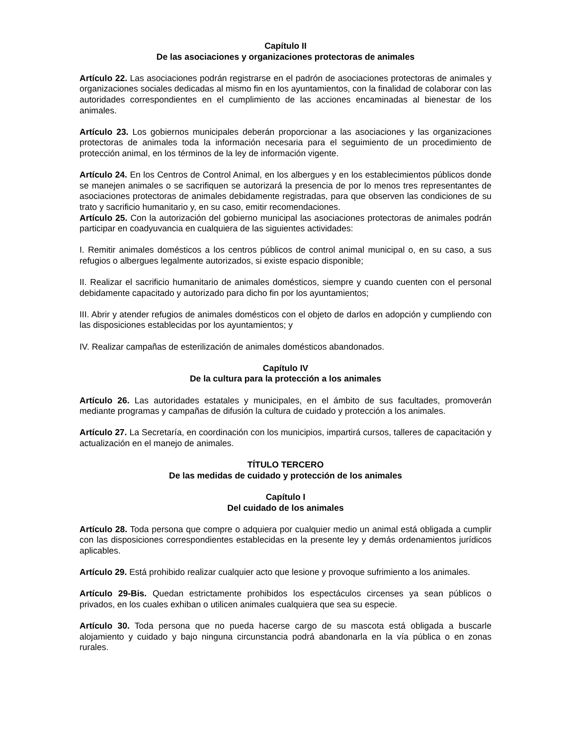Capítulo II
De las asociaciones y organizaciones protectoras de animales
Artículo 22. Las asociaciones podrán registrarse en el padrón de asociaciones protectoras de animales y organizaciones sociales dedicadas al mismo fin en los ayuntamientos, con la finalidad de colaborar con las autoridades correspondientes en el cumplimiento de las acciones encaminadas al bienestar de los animales.
Artículo 23. Los gobiernos municipales deberán proporcionar a las asociaciones y las organizaciones protectoras de animales toda la información necesaria para el seguimiento de un procedimiento de protección animal, en los términos de la ley de información vigente.
Artículo 24. En los Centros de Control Animal, en los albergues y en los establecimientos públicos donde se manejen animales o se sacrifiquen se autorizará la presencia de por lo menos tres representantes de asociaciones protectoras de animales debidamente registradas, para que observen las condiciones de su trato y sacrificio humanitario y, en su caso, emitir recomendaciones.
Artículo 25. Con la autorización del gobierno municipal las asociaciones protectoras de animales podrán participar en coadyuvancia en cualquiera de las siguientes actividades:
I. Remitir animales domésticos a los centros públicos de control animal municipal o, en su caso, a sus refugios o albergues legalmente autorizados, si existe espacio disponible;
II. Realizar el sacrificio humanitario de animales domésticos, siempre y cuando cuenten con el personal debidamente capacitado y autorizado para dicho fin por los ayuntamientos;
III. Abrir y atender refugios de animales domésticos con el objeto de darlos en adopción y cumpliendo con las disposiciones establecidas por los ayuntamientos; y
IV. Realizar campañas de esterilización de animales domésticos abandonados.
Capítulo IV
De la cultura para la protección a los animales
Artículo 26. Las autoridades estatales y municipales, en el ámbito de sus facultades, promoverán mediante programas y campañas de difusión la cultura de cuidado y protección a los animales.
Artículo 27. La Secretaría, en coordinación con los municipios, impartirá cursos, talleres de capacitación y actualización en el manejo de animales.
TÍTULO TERCERO
De las medidas de cuidado y protección de los animales
Capítulo I
Del cuidado de los animales
Artículo 28. Toda persona que compre o adquiera por cualquier medio un animal está obligada a cumplir con las disposiciones correspondientes establecidas en la presente ley y demás ordenamientos jurídicos aplicables.
Artículo 29. Está prohibido realizar cualquier acto que lesione y provoque sufrimiento a los animales.
Artículo 29-Bis. Quedan estrictamente prohibidos los espectáculos circenses ya sean públicos o privados, en los cuales exhiban o utilicen animales cualquiera que sea su especie.
Artículo 30. Toda persona que no pueda hacerse cargo de su mascota está obligada a buscarle alojamiento y cuidado y bajo ninguna circunstancia podrá abandonarla en la vía pública o en zonas rurales.